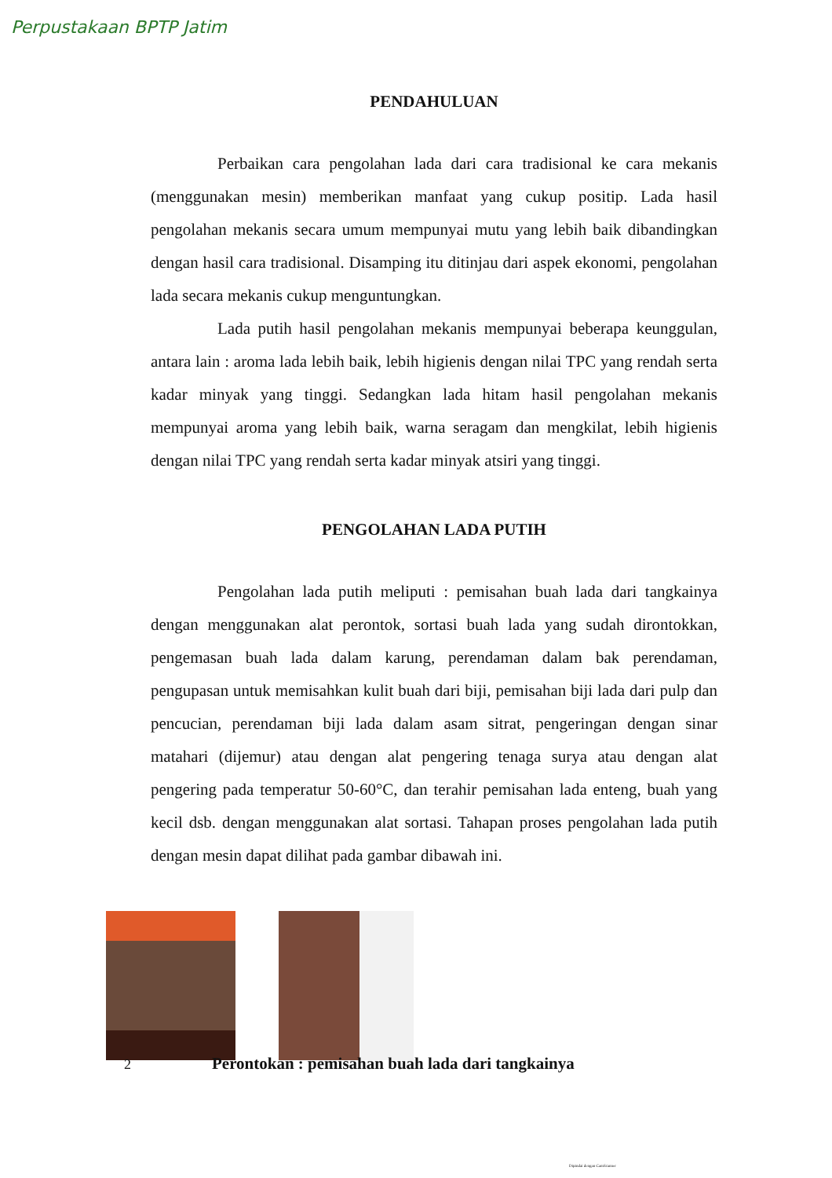Perpustakaan BPTP Jatim
PENDAHULUAN
Perbaikan cara pengolahan lada dari cara tradisional ke cara mekanis (menggunakan mesin) memberikan manfaat yang cukup positip. Lada hasil pengolahan mekanis secara umum mempunyai mutu yang lebih baik dibandingkan dengan hasil cara tradisional. Disamping itu ditinjau dari aspek ekonomi, pengolahan lada secara mekanis cukup menguntungkan.
Lada putih hasil pengolahan mekanis mempunyai beberapa keunggulan, antara lain : aroma lada lebih baik, lebih higienis dengan nilai TPC yang rendah serta kadar minyak yang tinggi. Sedangkan lada hitam hasil pengolahan mekanis mempunyai aroma yang lebih baik, warna seragam dan mengkilat, lebih higienis dengan nilai TPC yang rendah serta kadar minyak atsiri yang tinggi.
PENGOLAHAN LADA PUTIH
Pengolahan lada putih meliputi : pemisahan buah lada dari tangkainya dengan menggunakan alat perontok, sortasi buah lada yang sudah dirontokkan, pengemasan buah lada dalam karung, perendaman dalam bak perendaman, pengupasan untuk memisahkan kulit buah dari biji, pemisahan biji lada dari pulp dan pencucian, perendaman biji lada dalam asam sitrat, pengeringan dengan sinar matahari (dijemur) atau dengan alat pengering tenaga surya atau dengan alat pengering pada temperatur 50-60°C, dan terahir pemisahan lada enteng, buah yang kecil dsb. dengan menggunakan alat sortasi. Tahapan proses pengolahan lada putih dengan mesin dapat dilihat pada gambar dibawah ini.
2 Perontokan : pemisahan buah lada dari tangkainya
Dipindai dengan CamScanner